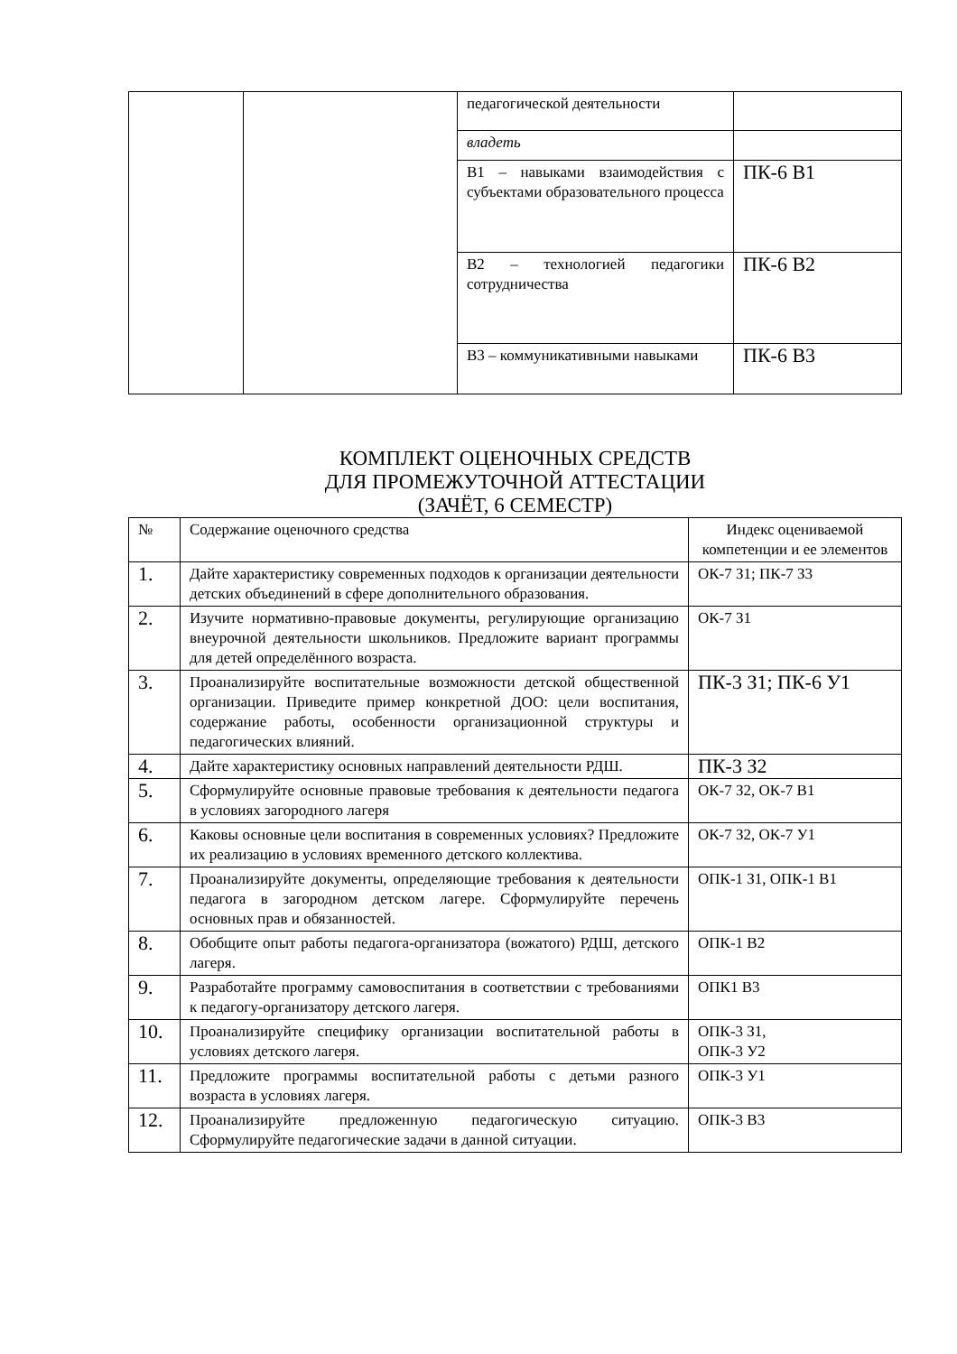| | | педагогической деятельности | |
| | | владеть | |
| | | В1 – навыками взаимодействия с субъектами образовательного процесса | ПК-6 В1 |
| | | В2 – технологией педагогики сотрудничества | ПК-6 В2 |
| | | В3 – коммуникативными навыками | ПК-6 В3 |
КОМПЛЕКТ ОЦЕНОЧНЫХ СРЕДСТВ
ДЛЯ ПРОМЕЖУТОЧНОЙ АТТЕСТАЦИИ
(ЗАЧЁТ, 6 СЕМЕСТР)
| № | Содержание оценочного средства | Индекс оцениваемой компетенции и ее элементов |
| --- | --- | --- |
| 1. | Дайте характеристику современных подходов к организации деятельности детских объединений в сфере дополнительного образования. | ОК-7 З1; ПК-7 З3 |
| 2. | Изучите нормативно-правовые документы, регулирующие организацию внеурочной деятельности школьников. Предложите вариант программы для детей определённого возраста. | ОК-7 З1 |
| 3. | Проанализируйте воспитательные возможности детской общественной организации. Приведите пример конкретной ДОО: цели воспитания, содержание работы, особенности организационной структуры и педагогических влияний. | ПК-3 З1; ПК-6 У1 |
| 4. | Дайте характеристику основных направлений деятельности РДШ. | ПК-3 З2 |
| 5. | Сформулируйте основные правовые требования к деятельности педагога в условиях загородного лагеря | ОК-7 З2, ОК-7 В1 |
| 6. | Каковы основные цели воспитания в современных условиях? Предложите их реализацию в условиях временного детского коллектива. | ОК-7 З2, ОК-7 У1 |
| 7. | Проанализируйте документы, определяющие требования к деятельности педагога в загородном детском лагере. Сформулируйте перечень основных прав и обязанностей. | ОПК-1 З1, ОПК-1 В1 |
| 8. | Обобщите опыт работы педагога-организатора (вожатого) РДШ, детского лагеря. | ОПК-1 В2 |
| 9. | Разработайте программу самовоспитания в соответствии с требованиями к педагогу-организатору детского лагеря. | ОПК1 В3 |
| 10. | Проанализируйте специфику организации воспитательной работы в условиях детского лагеря. | ОПК-3 З1, ОПК-3 У2 |
| 11. | Предложите программы воспитательной работы с детьми разного возраста в условиях лагеря. | ОПК-3 У1 |
| 12. | Проанализируйте предложенную педагогическую ситуацию. Сформулируйте педагогические задачи в данной ситуации. | ОПК-3 В3 |